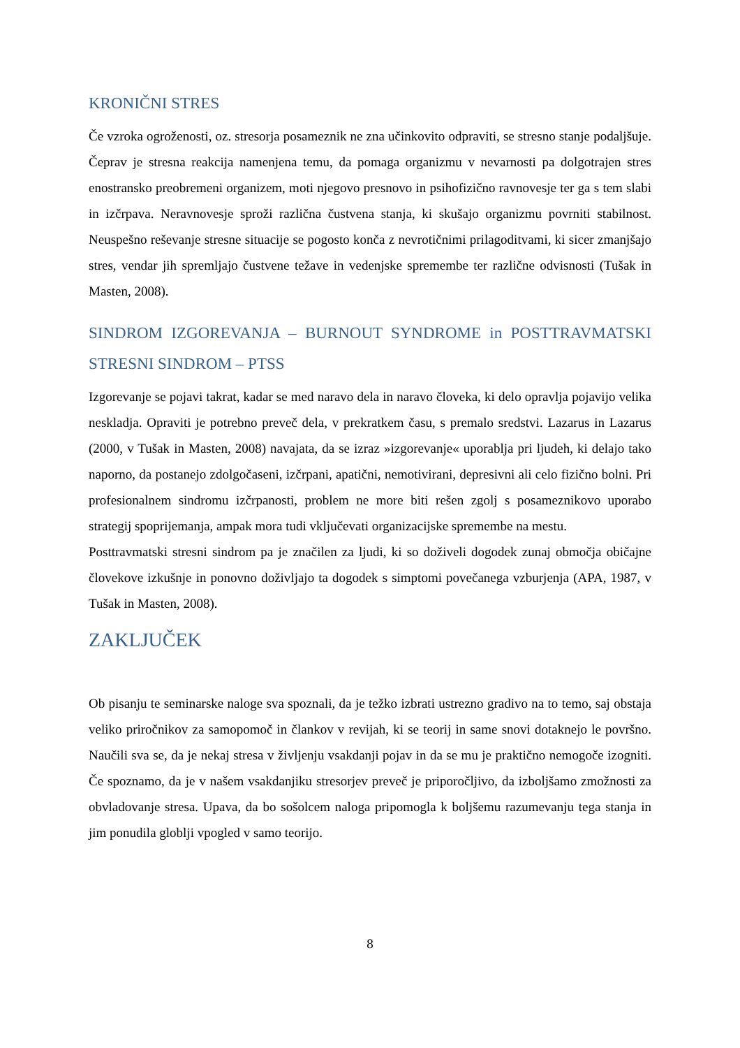KRONIČNI STRES
Če vzroka ogroženosti, oz. stresorja posameznik ne zna učinkovito odpraviti, se stresno stanje podaljšuje. Čeprav je stresna reakcija namenjena temu, da pomaga organizmu v nevarnosti pa dolgotrajen stres enostransko preobremeni organizem, moti njegovo presnovo in psihofizično ravnovesje ter ga s tem slabi in izčrpava. Neravnovesje sproži različna čustvena stanja, ki skušajo organizmu povrniti stabilnost. Neuspešno reševanje stresne situacije se pogosto konča z nevrotičnimi prilagoditvami, ki sicer zmanjšajo stres, vendar jih spremljajo čustvene težave in vedenjske spremembe ter različne odvisnosti (Tušak in Masten, 2008).
SINDROM IZGOREVANJA – BURNOUT SYNDROME in POSTTRAVMATSKI STRESNI SINDROM – PTSS
Izgorevanje se pojavi takrat, kadar se med naravo dela in naravo človeka, ki delo opravlja pojavijo velika neskladja. Opraviti je potrebno preveč dela, v prekratkem času, s premalo sredstvi. Lazarus in Lazarus (2000, v Tušak in Masten, 2008) navajata, da se izraz »izgorevanje« uporablja pri ljudeh, ki delajo tako naporno, da postanejo zdolgočaseni, izčrpani, apatični, nemotivirani, depresivni ali celo fizično bolni. Pri profesionalnem sindromu izčrpanosti, problem ne more biti rešen zgolj s posameznikovo uporabo strategij spoprijemanja, ampak mora tudi vključevati organizacijske spremembe na mestu.
Posttravmatski stresni sindrom pa je značilen za ljudi, ki so doživeli dogodek zunaj območja običajne človekove izkušnje in ponovno doživljajo ta dogodek s simptomi povečanega vzburjenja (APA, 1987, v Tušak in Masten, 2008).
ZAKLJUČEK
Ob pisanju te seminarske naloge sva spoznali, da je težko izbrati ustrezno gradivo na to temo, saj obstaja veliko priročnikov za samopomoč in člankov v revijah, ki se teorij in same snovi dotaknejo le površno. Naučili sva se, da je nekaj stresa v življenju vsakdanji pojav in da se mu je praktično nemogoče izogniti. Če spoznamo, da je v našem vsakdanjiku stresorjev preveč je priporočljivo, da izboljšamo zmožnosti za obvladovanje stresa. Upava, da bo sošolcem naloga pripomogla k boljšemu razumevanju tega stanja in jim ponudila globlji vpogled v samo teorijo.
8